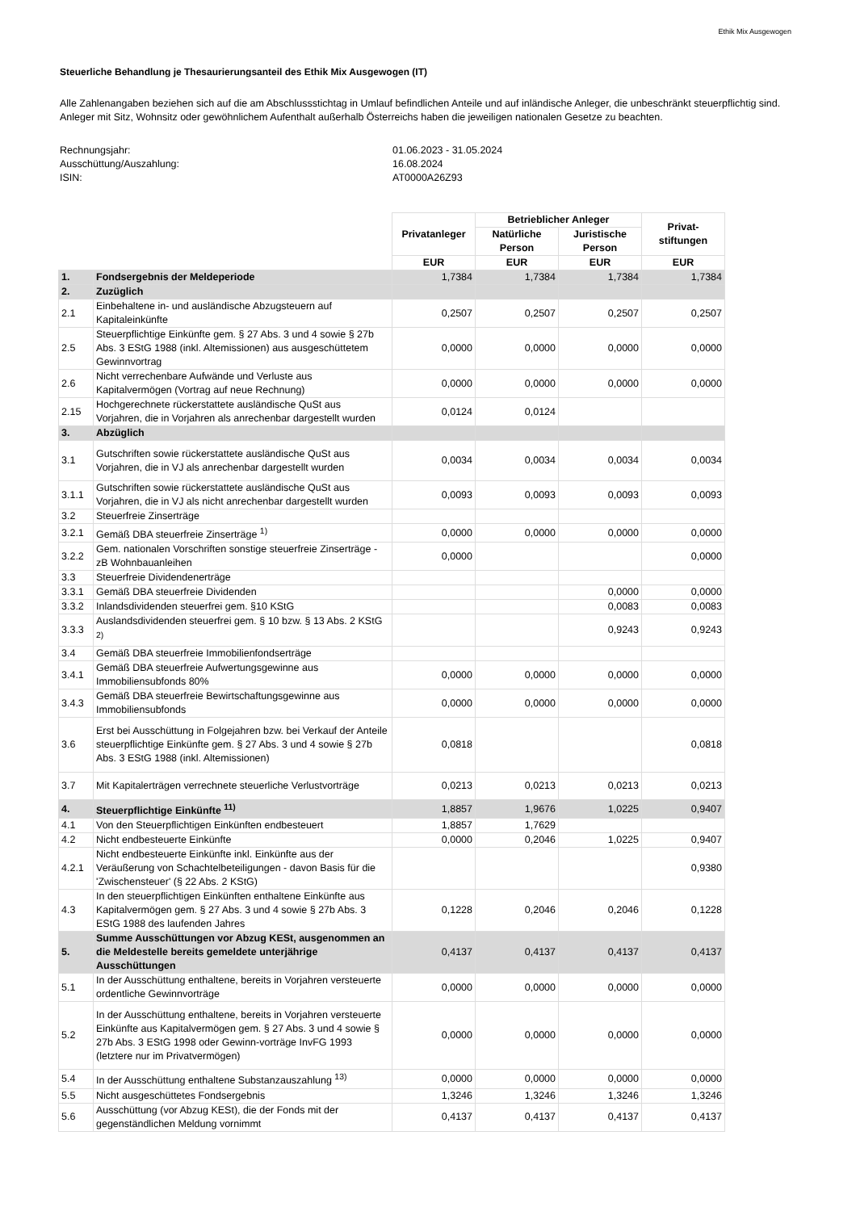Ethik Mix Ausgewogen
Steuerliche Behandlung je Thesaurierungsanteil des Ethik Mix Ausgewogen (IT)
Alle Zahlenangaben beziehen sich auf die am Abschlussstichtag in Umlauf befindlichen Anteile und auf inländische Anleger, die unbeschränkt steuerpflichtig sind. Anleger mit Sitz, Wohnsitz oder gewöhnlichem Aufenthalt außerhalb Österreichs haben die jeweiligen nationalen Gesetze zu beachten.
Rechnungsjahr: 01.06.2023 - 31.05.2024
Ausschüttung/Auszahlung: 16.08.2024
ISIN: AT0000A26Z93
| | | Privatanleger | Betrieblicher Anleger | | Privat- stiftungen |
| | | | Natürliche Person | Juristische Person | |
| | | EUR | EUR | EUR | EUR |
| 1. | Fondsergebnis der Meldeperiode | 1,7384 | 1,7384 | 1,7384 | 1,7384 |
| 2. | Zuzüglich | | | | |
| 2.1 | Einbehaltene in- und ausländische Abzugsteuern auf Kapitaleinkünfte | 0,2507 | 0,2507 | 0,2507 | 0,2507 |
| 2.5 | Steuerpflichtige Einkünfte gem. § 27 Abs. 3 und 4 sowie § 27b Abs. 3 EStG 1988 (inkl. Altemissionen) aus ausgeschüttetem Gewinnvortrag | 0,0000 | 0,0000 | 0,0000 | 0,0000 |
| 2.6 | Nicht verrechenbare Aufwände und Verluste aus Kapitalvermögen (Vortrag auf neue Rechnung) | 0,0000 | 0,0000 | 0,0000 | 0,0000 |
| 2.15 | Hochgerechnete rückerstattete ausländische QuSt aus Vorjahren, die in Vorjahren als anrechenbar dargestellt wurden | 0,0124 | 0,0124 | | |
| 3. | Abzüglich | | | | |
| 3.1 | Gutschriften sowie rückerstattete ausländische QuSt aus Vorjahren, die in VJ als anrechenbar dargestellt wurden | 0,0034 | 0,0034 | 0,0034 | 0,0034 |
| 3.1.1 | Gutschriften sowie rückerstattete ausländische QuSt aus Vorjahren, die in VJ als nicht anrechenbar dargestellt wurden | 0,0093 | 0,0093 | 0,0093 | 0,0093 |
| 3.2 | Steuerfreie Zinserträge | | | | |
| 3.2.1 | Gemäß DBA steuerfreie Zinserträge <sup>1)</sup> | 0,0000 | 0,0000 | 0,0000 | 0,0000 |
| 3.2.2 | Gem. nationalen Vorschriften sonstige steuerfreie Zinserträge - zB Wohnbauanleihen | 0,0000 | | | 0,0000 |
| 3.3 | Steuerfreie Dividendenerträge | | | | |
| 3.3.1 | Gemäß DBA steuerfreie Dividenden | | | 0,0000 | 0,0000 |
| 3.3.2 | Inlandsdividenden steuerfrei gem. §10 KStG | | | 0,0083 | 0,0083 |
| 3.3.3 | Auslandsdividenden steuerfrei gem. § 10 bzw. § 13 Abs. 2 KStG <sup>2)</sup> | | | 0,9243 | 0,9243 |
| 3.4 | Gemäß DBA steuerfreie Immobilienfondserträge | | | | |
| 3.4.1 | Gemäß DBA steuerfreie Aufwertungsgewinne aus Immobiliensubfonds 80% | 0,0000 | 0,0000 | 0,0000 | 0,0000 |
| 3.4.3 | Gemäß DBA steuerfreie Bewirtschaftungsgewinne aus Immobiliensubfonds | 0,0000 | 0,0000 | 0,0000 | 0,0000 |
| 3.6 | Erst bei Ausschüttung in Folgejahren bzw. bei Verkauf der Anteile steuerpflichtige Einkünfte gem. § 27 Abs. 3 und 4 sowie § 27b Abs. 3 EStG 1988 (inkl. Altemissionen) | 0,0818 | | | 0,0818 |
| 3.7 | Mit Kapitalerträgen verrechnete steuerliche Verlustvorträge | 0,0213 | 0,0213 | 0,0213 | 0,0213 |
| 4. | Steuerpflichtige Einkünfte <sup>11)</sup> | 1,8857 | 1,9676 | 1,0225 | 0,9407 |
| 4.1 | Von den Steuerpflichtigen Einkünften endbesteuert | 1,8857 | 1,7629 | | |
| 4.2 | Nicht endbesteuerte Einkünfte | 0,0000 | 0,2046 | 1,0225 | 0,9407 |
| 4.2.1 | Nicht endbesteuerte Einkünfte inkl. Einkünfte aus der Veräußerung von Schachtelbeteiligungen - davon Basis für die 'Zwischensteuer' (§ 22 Abs. 2 KStG) | | | | 0,9380 |
| 4.3 | In den steuerpflichtigen Einkünften enthaltene Einkünfte aus Kapitalvermögen gem. § 27 Abs. 3 und 4 sowie § 27b Abs. 3 EStG 1988 des laufenden Jahres | 0,1228 | 0,2046 | 0,2046 | 0,1228 |
| 5. | Summe Ausschüttungen vor Abzug KESt, ausgenommen an die Meldestelle bereits gemeldete unterjährige Ausschüttungen | 0,4137 | 0,4137 | 0,4137 | 0,4137 |
| 5.1 | In der Ausschüttung enthaltene, bereits in Vorjahren versteuerte ordentliche Gewinnvorträge | 0,0000 | 0,0000 | 0,0000 | 0,0000 |
| 5.2 | In der Ausschüttung enthaltene, bereits in Vorjahren versteuerte Einkünfte aus Kapitalvermögen gem. § 27 Abs. 3 und 4 sowie § 27b Abs. 3 EStG 1998 oder Gewinn-vorträge InvFG 1993 (letztere nur im Privatvermögen) | 0,0000 | 0,0000 | 0,0000 | 0,0000 |
| 5.4 | In der Ausschüttung enthaltene Substanzauszahlung <sup>13)</sup> | 0,0000 | 0,0000 | 0,0000 | 0,0000 |
| 5.5 | Nicht ausgeschüttetes Fondsergebnis | 1,3246 | 1,3246 | 1,3246 | 1,3246 |
| 5.6 | Ausschüttung (vor Abzug KESt), die der Fonds mit der gegenständlichen Meldung vornimmt | 0,4137 | 0,4137 | 0,4137 | 0,4137 |